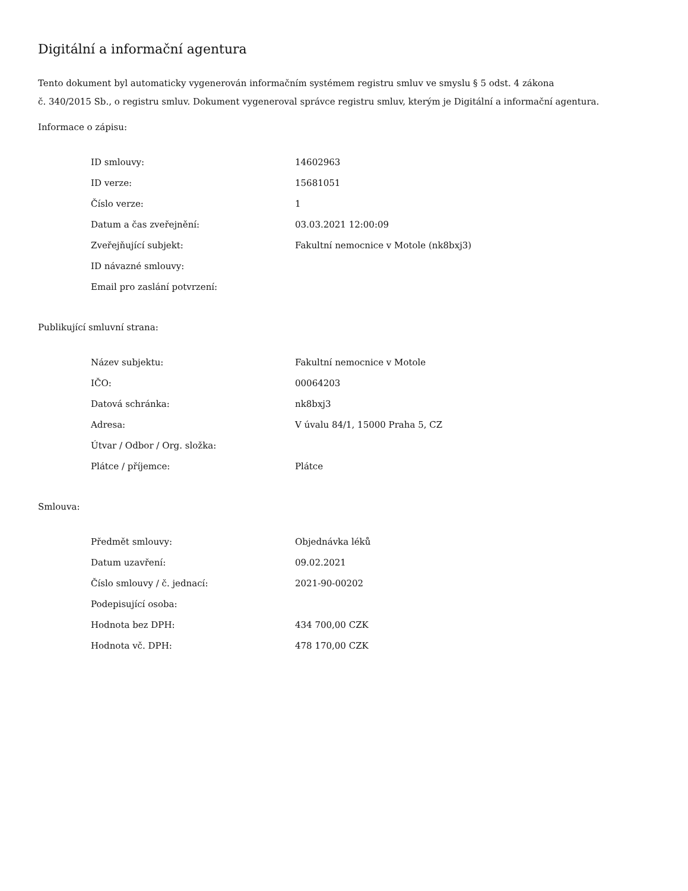Digitální a informační agentura
Tento dokument byl automaticky vygenerován informačním systémem registru smluv ve smyslu § 5 odst. 4 zákona
č. 340/2015 Sb., o registru smluv. Dokument vygeneroval správce registru smluv, kterým je Digitální a informační agentura.
Informace o zápisu:
| ID smlouvy: | 14602963 |
| ID verze: | 15681051 |
| Číslo verze: | 1 |
| Datum a čas zveřejnění: | 03.03.2021 12:00:09 |
| Zveřejňující subjekt: | Fakultní nemocnice v Motole (nk8bxj3) |
| ID návazné smlouvy: | |
| Email pro zaslání potvrzení: | |
Publikující smluvní strana:
| Název subjektu: | Fakultní nemocnice v Motole |
| IČO: | 00064203 |
| Datová schránka: | nk8bxj3 |
| Adresa: | V úvalu 84/1, 15000 Praha 5, CZ |
| Útvar / Odbor / Org. složka: | |
| Plátce / příjemce: | Plátce |
Smlouva:
| Předmět smlouvy: | Objednávka léků |
| Datum uzavření: | 09.02.2021 |
| Číslo smlouvy / č. jednací: | 2021-90-00202 |
| Podepisující osoba: | |
| Hodnota bez DPH: | 434 700,00 CZK |
| Hodnota vč. DPH: | 478 170,00 CZK |